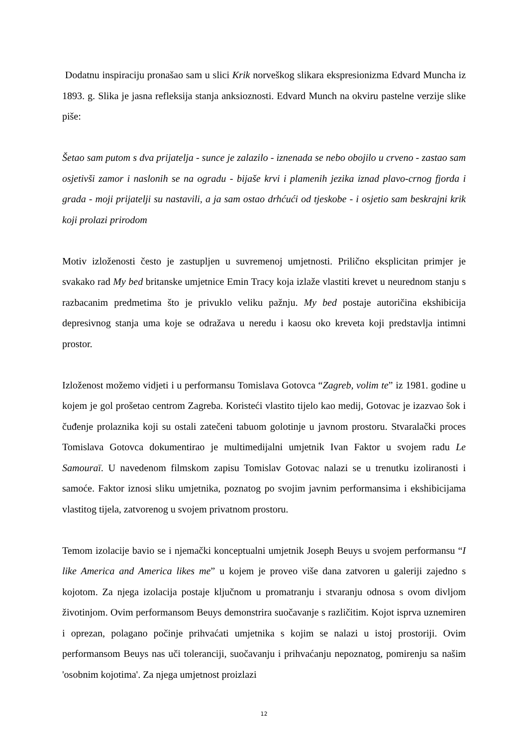Dodatnu inspiraciju pronašao sam u slici Krik norveškog slikara ekspresionizma Edvard Muncha iz 1893. g. Slika je jasna refleksija stanja anksioznosti. Edvard Munch na okviru pastelne verzije slike piše:
Šetao sam putom s dva prijatelja - sunce je zalazilo - iznenada se nebo obojilo u crveno - zastao sam osjetivši zamor i naslonih se na ogradu - bijaše krvi i plamenih jezika iznad plavo-crnog fjorda i grada - moji prijatelji su nastavili, a ja sam ostao drhćući od tjeskobe - i osjetio sam beskrajni krik koji prolazi prirodom
Motiv izloženosti često je zastupljen u suvremenoj umjetnosti. Prilično eksplicitan primjer je svakako rad My bed britanske umjetnice Emin Tracy koja izlaže vlastiti krevet u neurednom stanju s razbacanim predmetima što je privuklo veliku pažnju. My bed postaje autoričina ekshibicija depresivnog stanja uma koje se odražava u neredu i kaosu oko kreveta koji predstavlja intimni prostor.
Izloženost možemo vidjeti i u performansu Tomislava Gotovca “Zagreb, volim te” iz 1981. godine u kojem je gol prošetao centrom Zagreba. Koristeći vlastito tijelo kao medij, Gotovac je izazvao šok i čuđenje prolaznika koji su ostali zatečeni tabuom golotinje u javnom prostoru. Stvaralački proces Tomislava Gotovca dokumentirao je multimedijalni umjetnik Ivan Faktor u svojem radu Le Samouraï. U navedenom filmskom zapisu Tomislav Gotovac nalazi se u trenutku izoliranosti i samoće. Faktor iznosi sliku umjetnika, poznatog po svojim javnim performansima i ekshibicijama vlastitog tijela, zatvorenog u svojem privatnom prostoru.
Temom izolacije bavio se i njemački konceptualni umjetnik Joseph Beuys u svojem performansu “I like America and America likes me” u kojem je proveo više dana zatvoren u galeriji zajedno s kojotom. Za njega izolacija postaje ključnom u promatranju i stvaranju odnosa s ovom divljom životinjom. Ovim performansom Beuys demonstrira suočavanje s različitim. Kojot isprva uznemiren i oprezan, polagano počinje prihvaćati umjetnika s kojim se nalazi u istoj prostoriji. Ovim performansom Beuys nas uči toleranciji, suočavanju i prihvaćanju nepoznatog, pomirenju sa našim 'osobnim kojotima'. Za njega umjetnost proizlazi
12